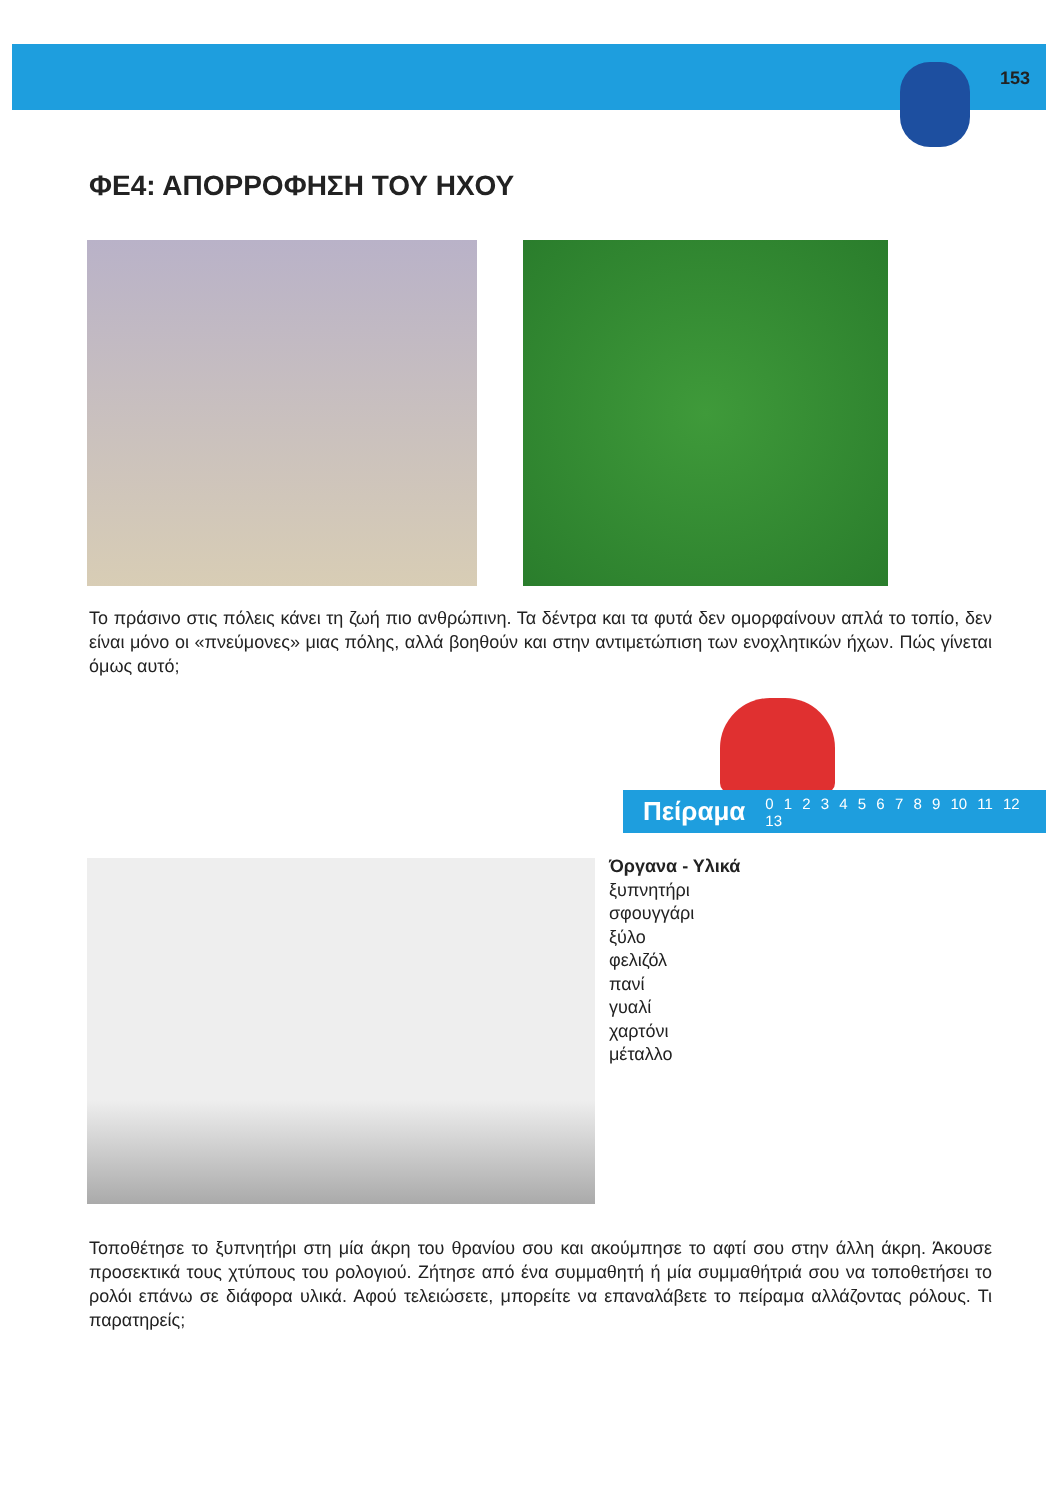153
ΦΕ4: ΑΠΟΡΡΟΦΗΣΗ ΤΟΥ ΗΧΟΥ
Το πράσινο στις πόλεις κάνει τη ζωή πιο ανθρώπινη. Τα δέντρα και τα φυτά δεν ομορφαίνουν απλά το τοπίο, δεν είναι μόνο οι «πνεύμονες» μιας πόλης, αλλά βοηθούν και στην αντιμετώπιση των ενοχλητικών ήχων. Πώς γίνεται όμως αυτό;
Πείραμα 0 1 2 3 4 5 6 7 8 9 10 11 12 13
Όργανα - Υλικά
ξυπνητήρι
σφουγγάρι
ξύλο
φελιζόλ
πανί
γυαλί
χαρτόνι
μέταλλο
Τοποθέτησε το ξυπνητήρι στη μία άκρη του θρανίου σου και ακούμπησε το αφτί σου στην άλλη άκρη. Άκουσε προσεκτικά τους χτύπους του ρολογιού. Ζήτησε από ένα συμμαθητή ή μία συμμαθήτριά σου να τοποθετήσει το ρολόι επάνω σε διάφορα υλικά. Αφού τελειώσετε, μπορείτε να επαναλάβετε το πείραμα αλλάζοντας ρόλους. Τι παρατηρείς;